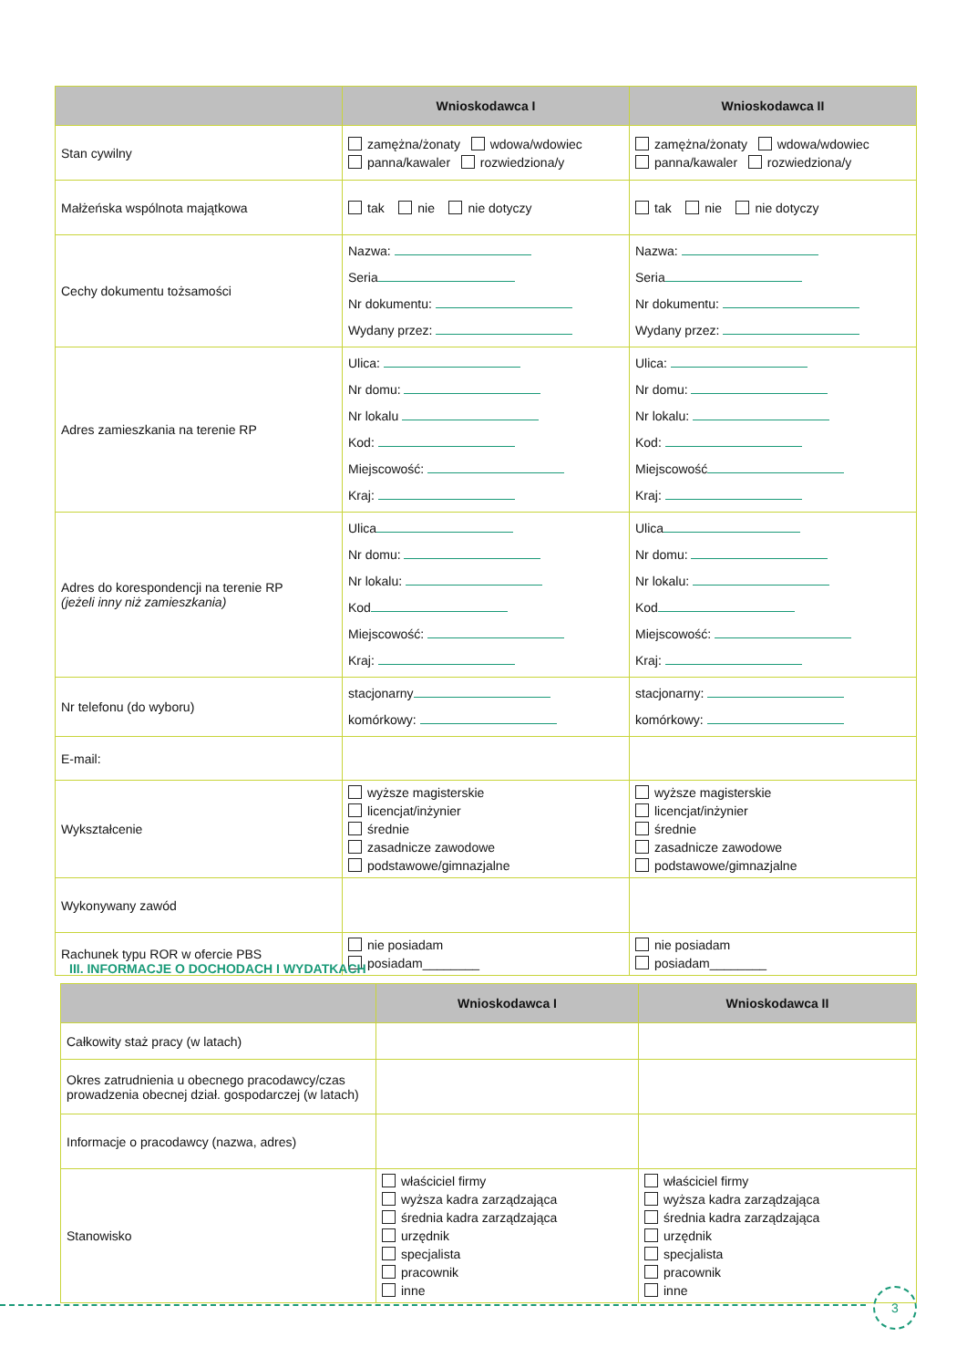| | Wnioskodawca I | Wnioskodawca II |
| --- | --- | --- |
| Stan cywilny | zamężna/żonaty wdowa/wdowiec panna/kawaler rozwiedziona/y | zamężna/żonaty wdowa/wdowiec panna/kawaler rozwiedziona/y |
| Małżeńska wspólnota majątkowa | tak nie nie dotyczy | tak nie nie dotyczy |
| Cechy dokumentu tożsamości | Nazwa: Seria Nr dokumentu: Wydany przez: | Nazwa: Seria Nr dokumentu: Wydany przez: |
| Adres zamieszkania na terenie RP | Ulica: Nr domu: Nr lokalu Kod: Miejscowość: Kraj: | Ulica: Nr domu: Nr lokalu: Kod: Miejscowość Kraj: |
| Adres do korespondencji na terenie RP (jeżeli inny niż zamieszkania) | Ulica Nr domu: Nr lokalu: Kod Miejscowość: Kraj: | Ulica Nr domu: Nr lokalu: Kod Miejscowość: Kraj: |
| Nr telefonu (do wyboru) | stacjonarny komórkowy: | stacjonarny: komórkowy: |
| E-mail: | | |
| Wykształcenie | wyższe magisterskie licencjat/inżynier średnie zasadnicze zawodowe podstawowe/gimnazjalne | wyższe magisterskie licencjat/inżynier średnie zasadnicze zawodowe podstawowe/gimnazjalne |
| Wykonywany zawód | | |
| Rachunek typu ROR w ofercie PBS | nie posiadam posiadam________ | nie posiadam posiadam________ |
III. INFORMACJE O DOCHODACH I WYDATKACH
| | Wnioskodawca I | Wnioskodawca II |
| --- | --- | --- |
| Całkowity staż pracy (w latach) | | |
| Okres zatrudnienia u obecnego pracodawcy/czas prowadzenia obecnej dział. gospodarczej (w latach) | | |
| Informacje o pracodawcy (nazwa, adres) | | |
| Stanowisko | właściciel firmy wyższa kadra zarządzająca średnia kadra zarządzająca urzędnik specjalista pracownik inne | właściciel firmy wyższa kadra zarządzająca średnia kadra zarządzająca urzędnik specjalista pracownik inne |
3